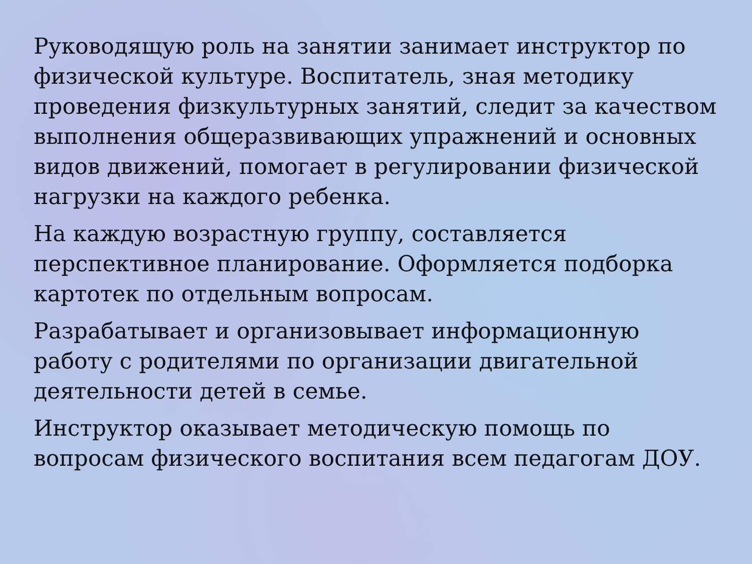Руководящую роль на занятии занимает инструктор по физической культуре. Воспитатель, зная методику проведения физкультурных занятий, следит за качеством выполнения общеразвивающих упражнений и основных видов движений, помогает в регулировании физической нагрузки на каждого ребенка.
На каждую возрастную группу, составляется перспективное планирование. Оформляется подборка картотек по отдельным вопросам.
Разрабатывает и организовывает информационную работу с родителями по организации двигательной деятельности детей в семье.
Инструктор оказывает методическую помощь по вопросам физического воспитания всем педагогам ДОУ.